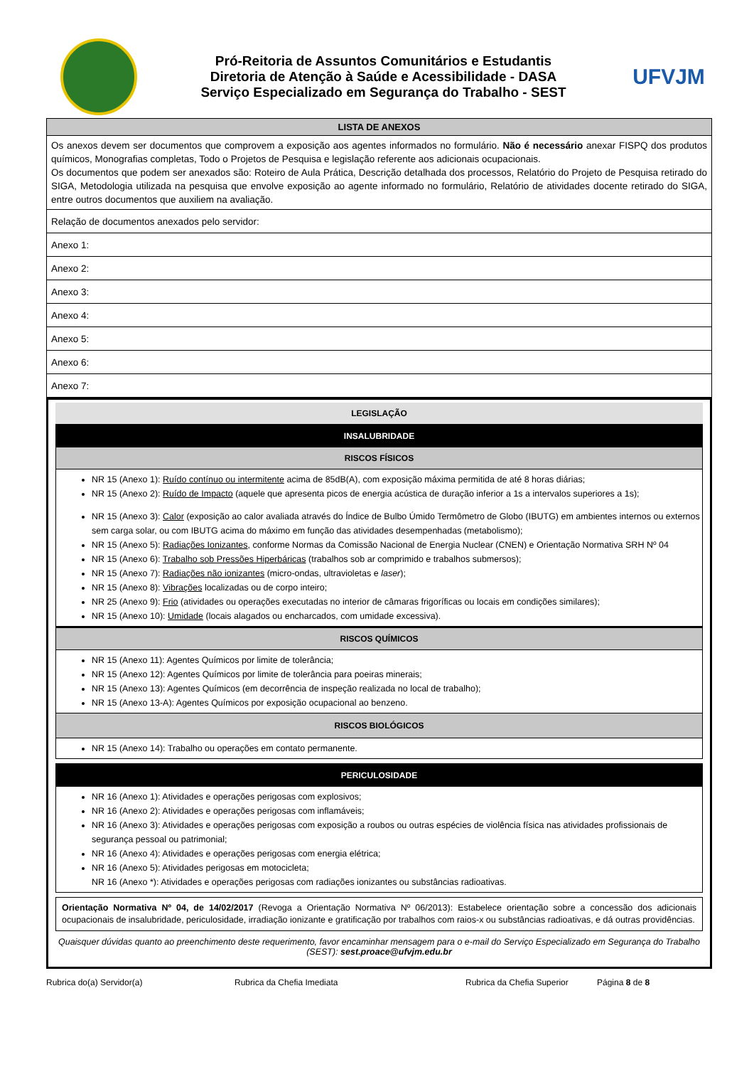Pró-Reitoria de Assuntos Comunitários e Estudantis
Diretoria de Atenção à Saúde e Acessibilidade - DASA
Serviço Especializado em Segurança do Trabalho - SEST
UFVJM
| LISTA DE ANEXOS |
| --- |
| Os anexos devem ser documentos que comprovem a exposição aos agentes informados no formulário. Não é necessário anexar FISPQ dos produtos químicos, Monografias completas, Todo o Projetos de Pesquisa e legislação referente aos adicionais ocupacionais. Os documentos que podem ser anexados são: Roteiro de Aula Prática, Descrição detalhada dos processos, Relatório do Projeto de Pesquisa retirado do SIGA, Metodologia utilizada na pesquisa que envolve exposição ao agente informado no formulário, Relatório de atividades docente retirado do SIGA, entre outros documentos que auxiliem na avaliação. |
| Relação de documentos anexados pelo servidor: |
| Anexo 1: |
| Anexo 2: |
| Anexo 3: |
| Anexo 4: |
| Anexo 5: |
| Anexo 6: |
| Anexo 7: |
LEGISLAÇÃO
INSALUBRIDADE
RISCOS FÍSICOS
NR 15 (Anexo 1): Ruído contínuo ou intermitente acima de 85dB(A), com exposição máxima permitida de até 8 horas diárias;
NR 15 (Anexo 2): Ruído de Impacto (aquele que apresenta picos de energia acústica de duração inferior a 1s a intervalos superiores a 1s);
NR 15 (Anexo 3): Calor (exposição ao calor avaliada através do Índice de Bulbo Úmido Termômetro de Globo (IBUTG) em ambientes internos ou externos sem carga solar, ou com IBUTG acima do máximo em função das atividades desempenhadas (metabolismo);
NR 15 (Anexo 5): Radiações Ionizantes, conforme Normas da Comissão Nacional de Energia Nuclear (CNEN) e Orientação Normativa SRH Nº 04
NR 15 (Anexo 6): Trabalho sob Pressões Hiperbáricas (trabalhos sob ar comprimido e trabalhos submersos);
NR 15 (Anexo 7): Radiações não ionizantes (micro-ondas, ultravioletas e laser);
NR 15 (Anexo 8): Vibrações localizadas ou de corpo inteiro;
NR 25 (Anexo 9): Frio (atividades ou operações executadas no interior de câmaras frigoríficas ou locais em condições similares);
NR 15 (Anexo 10): Umidade (locais alagados ou encharcados, com umidade excessiva).
RISCOS QUÍMICOS
NR 15 (Anexo 11): Agentes Químicos por limite de tolerância;
NR 15 (Anexo 12): Agentes Químicos por limite de tolerância para poeiras minerais;
NR 15 (Anexo 13): Agentes Químicos (em decorrência de inspeção realizada no local de trabalho);
NR 15 (Anexo 13-A): Agentes Químicos por exposição ocupacional ao benzeno.
RISCOS BIOLÓGICOS
NR 15 (Anexo 14): Trabalho ou operações em contato permanente.
PERICULOSIDADE
NR 16 (Anexo 1): Atividades e operações perigosas com explosivos;
NR 16 (Anexo 2): Atividades e operações perigosas com inflamáveis;
NR 16 (Anexo 3): Atividades e operações perigosas com exposição a roubos ou outras espécies de violência física nas atividades profissionais de segurança pessoal ou patrimonial;
NR 16 (Anexo 4): Atividades e operações perigosas com energia elétrica;
NR 16 (Anexo 5): Atividades perigosas em motocicleta;
NR 16 (Anexo *): Atividades e operações perigosas com radiações ionizantes ou substâncias radioativas.
Orientação Normativa Nº 04, de 14/02/2017 (Revoga a Orientação Normativa Nº 06/2013): Estabelece orientação sobre a concessão dos adicionais ocupacionais de insalubridade, periculosidade, irradiação ionizante e gratificação por trabalhos com raios-x ou substâncias radioativas, e dá outras providências.
Quaisquer dúvidas quanto ao preenchimento deste requerimento, favor encaminhar mensagem para o e-mail do Serviço Especializado em Segurança do Trabalho (SEST): sest.proace@ufvjm.edu.br
Rubrica do(a) Servidor(a) Rubrica da Chefia Imediata Rubrica da Chefia Superior Página 8 de 8